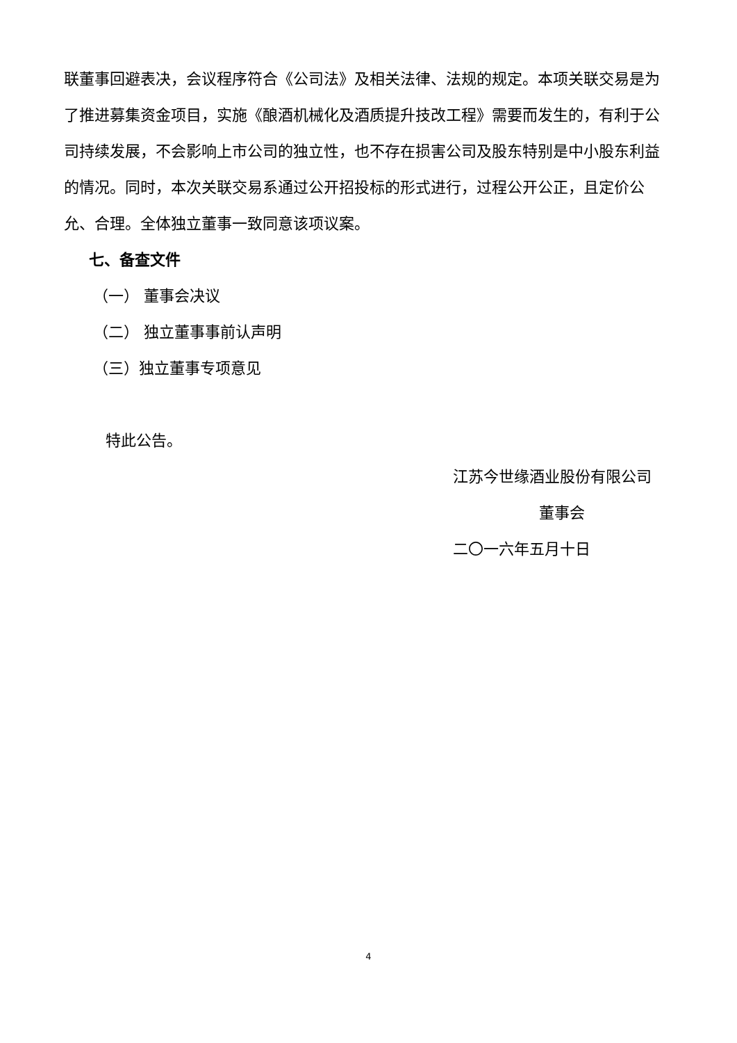联董事回避表决，会议程序符合《公司法》及相关法律、法规的规定。本项关联交易是为了推进募集资金项目，实施《酿酒机械化及酒质提升技改工程》需要而发生的，有利于公司持续发展，不会影响上市公司的独立性，也不存在损害公司及股东特别是中小股东利益的情况。同时，本次关联交易系通过公开招投标的形式进行，过程公开公正，且定价公允、合理。全体独立董事一致同意该项议案。
七、备查文件
（一） 董事会决议
（二） 独立董事事前认声明
（三）独立董事专项意见
特此公告。
江苏今世缘酒业股份有限公司
董事会
二〇一六年五月十日
4